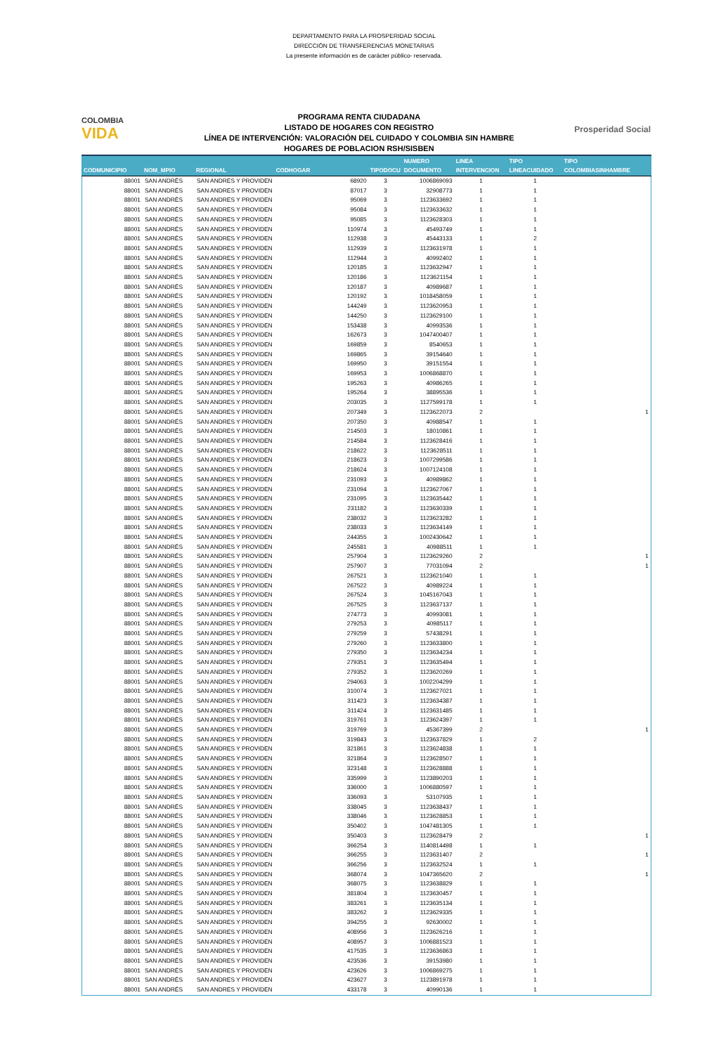DEPARTAMENTO PARA LA PROSPERIDAD SOCIAL
DIRECCIÓN DE TRANSFERENCIAS MONETARIAS
La presente información es de carácter público- reservada.
COLOMBIA
VIDA
PROGRAMA RENTA CIUDADANA
LISTADO DE HOGARES CON REGISTRO
LÍNEA DE INTERVENCIÓN: VALORACIÓN DEL CUIDADO Y COLOMBIA SIN HAMBRE
HOGARES DE POBLACION RSH/SISBEN
Prosperidad Social
| CODMUNICIPIO | NOM_MPIO | REGIONAL | CODHOGAR | TIPODOCU | NUMERO DOCUMENTO | LINEA INTERVENCION | TIPO LINEACUIDADO | TIPO COLOMBIASINHAMBRE |
| --- | --- | --- | --- | --- | --- | --- | --- | --- |
| 88001 | SAN ANDRÉS | SAN ANDRES Y PROVIDEN | 68920 | 3 | 1006869093 | 1 | 1 | |
| 88001 | SAN ANDRÉS | SAN ANDRES Y PROVIDEN | 87017 | 3 | 32908773 | 1 | 1 | |
| 88001 | SAN ANDRÉS | SAN ANDRES Y PROVIDEN | 95069 | 3 | 1123633692 | 1 | 1 | |
| 88001 | SAN ANDRÉS | SAN ANDRES Y PROVIDEN | 95084 | 3 | 1123633632 | 1 | 1 | |
| 88001 | SAN ANDRÉS | SAN ANDRES Y PROVIDEN | 95085 | 3 | 1123628303 | 1 | 1 | |
| 88001 | SAN ANDRÉS | SAN ANDRES Y PROVIDEN | 110974 | 3 | 45493749 | 1 | 1 | |
| 88001 | SAN ANDRÉS | SAN ANDRES Y PROVIDEN | 112938 | 3 | 45443133 | 1 | 2 | |
| 88001 | SAN ANDRÉS | SAN ANDRES Y PROVIDEN | 112939 | 3 | 1123631978 | 1 | 1 | |
| 88001 | SAN ANDRÉS | SAN ANDRES Y PROVIDEN | 112944 | 3 | 40992402 | 1 | 1 | |
| 88001 | SAN ANDRÉS | SAN ANDRES Y PROVIDEN | 120185 | 3 | 1123632947 | 1 | 1 | |
| 88001 | SAN ANDRÉS | SAN ANDRES Y PROVIDEN | 120186 | 3 | 1123621154 | 1 | 1 | |
| 88001 | SAN ANDRÉS | SAN ANDRES Y PROVIDEN | 120187 | 3 | 40989687 | 1 | 1 | |
| 88001 | SAN ANDRÉS | SAN ANDRES Y PROVIDEN | 120192 | 3 | 1018458059 | 1 | 1 | |
| 88001 | SAN ANDRÉS | SAN ANDRES Y PROVIDEN | 144249 | 3 | 1123620953 | 1 | 1 | |
| 88001 | SAN ANDRÉS | SAN ANDRES Y PROVIDEN | 144250 | 3 | 1123629100 | 1 | 1 | |
| 88001 | SAN ANDRÉS | SAN ANDRES Y PROVIDEN | 153438 | 3 | 40993536 | 1 | 1 | |
| 88001 | SAN ANDRÉS | SAN ANDRES Y PROVIDEN | 162673 | 3 | 1047400407 | 1 | 1 | |
| 88001 | SAN ANDRÉS | SAN ANDRES Y PROVIDEN | 169859 | 3 | 8540653 | 1 | 1 | |
| 88001 | SAN ANDRÉS | SAN ANDRES Y PROVIDEN | 169865 | 3 | 39154640 | 1 | 1 | |
| 88001 | SAN ANDRÉS | SAN ANDRES Y PROVIDEN | 169950 | 3 | 39151554 | 1 | 1 | |
| 88001 | SAN ANDRÉS | SAN ANDRES Y PROVIDEN | 169953 | 3 | 1006868870 | 1 | 1 | |
| 88001 | SAN ANDRÉS | SAN ANDRES Y PROVIDEN | 195263 | 3 | 40986265 | 1 | 1 | |
| 88001 | SAN ANDRÉS | SAN ANDRES Y PROVIDEN | 195264 | 3 | 38895536 | 1 | 1 | |
| 88001 | SAN ANDRÉS | SAN ANDRES Y PROVIDEN | 203035 | 3 | 1127599178 | 1 | 1 | |
| 88001 | SAN ANDRÉS | SAN ANDRES Y PROVIDEN | 207349 | 3 | 1123622073 | 2 | | 1 |
| 88001 | SAN ANDRÉS | SAN ANDRES Y PROVIDEN | 207350 | 3 | 40988547 | 1 | 1 | |
| 88001 | SAN ANDRÉS | SAN ANDRES Y PROVIDEN | 214503 | 3 | 18010861 | 1 | 1 | |
| 88001 | SAN ANDRÉS | SAN ANDRES Y PROVIDEN | 214584 | 3 | 1123628416 | 1 | 1 | |
| 88001 | SAN ANDRÉS | SAN ANDRES Y PROVIDEN | 218622 | 3 | 1123628511 | 1 | 1 | |
| 88001 | SAN ANDRÉS | SAN ANDRES Y PROVIDEN | 218623 | 3 | 1007299586 | 1 | 1 | |
| 88001 | SAN ANDRÉS | SAN ANDRES Y PROVIDEN | 218624 | 3 | 1007124108 | 1 | 1 | |
| 88001 | SAN ANDRÉS | SAN ANDRES Y PROVIDEN | 231093 | 3 | 40989862 | 1 | 1 | |
| 88001 | SAN ANDRÉS | SAN ANDRES Y PROVIDEN | 231094 | 3 | 1123627067 | 1 | 1 | |
| 88001 | SAN ANDRÉS | SAN ANDRES Y PROVIDEN | 231095 | 3 | 1123635442 | 1 | 1 | |
| 88001 | SAN ANDRÉS | SAN ANDRES Y PROVIDEN | 231182 | 3 | 1123630339 | 1 | 1 | |
| 88001 | SAN ANDRÉS | SAN ANDRES Y PROVIDEN | 238032 | 3 | 1123623282 | 1 | 1 | |
| 88001 | SAN ANDRÉS | SAN ANDRES Y PROVIDEN | 238033 | 3 | 1123634149 | 1 | 1 | |
| 88001 | SAN ANDRÉS | SAN ANDRES Y PROVIDEN | 244355 | 3 | 1002430642 | 1 | 1 | |
| 88001 | SAN ANDRÉS | SAN ANDRES Y PROVIDEN | 245581 | 3 | 40988511 | 1 | 1 | |
| 88001 | SAN ANDRÉS | SAN ANDRES Y PROVIDEN | 257904 | 3 | 1123629260 | 2 | | 1 |
| 88001 | SAN ANDRÉS | SAN ANDRES Y PROVIDEN | 257907 | 3 | 77031094 | 2 | | 1 |
| 88001 | SAN ANDRÉS | SAN ANDRES Y PROVIDEN | 267521 | 3 | 1123621040 | 1 | 1 | |
| 88001 | SAN ANDRÉS | SAN ANDRES Y PROVIDEN | 267522 | 3 | 40989224 | 1 | 1 | |
| 88001 | SAN ANDRÉS | SAN ANDRES Y PROVIDEN | 267524 | 3 | 1045167043 | 1 | 1 | |
| 88001 | SAN ANDRÉS | SAN ANDRES Y PROVIDEN | 267525 | 3 | 1123637137 | 1 | 1 | |
| 88001 | SAN ANDRÉS | SAN ANDRES Y PROVIDEN | 274773 | 3 | 40993081 | 1 | 1 | |
| 88001 | SAN ANDRÉS | SAN ANDRES Y PROVIDEN | 279253 | 3 | 40985117 | 1 | 1 | |
| 88001 | SAN ANDRÉS | SAN ANDRES Y PROVIDEN | 279259 | 3 | 57438291 | 1 | 1 | |
| 88001 | SAN ANDRÉS | SAN ANDRES Y PROVIDEN | 279260 | 3 | 1123633800 | 1 | 1 | |
| 88001 | SAN ANDRÉS | SAN ANDRES Y PROVIDEN | 279350 | 3 | 1123634234 | 1 | 1 | |
| 88001 | SAN ANDRÉS | SAN ANDRES Y PROVIDEN | 279351 | 3 | 1123635494 | 1 | 1 | |
| 88001 | SAN ANDRÉS | SAN ANDRES Y PROVIDEN | 279352 | 3 | 1123620269 | 1 | 1 | |
| 88001 | SAN ANDRÉS | SAN ANDRES Y PROVIDEN | 294063 | 3 | 1002204299 | 1 | 1 | |
| 88001 | SAN ANDRÉS | SAN ANDRES Y PROVIDEN | 310074 | 3 | 1123627021 | 1 | 1 | |
| 88001 | SAN ANDRÉS | SAN ANDRES Y PROVIDEN | 311423 | 3 | 1123634387 | 1 | 1 | |
| 88001 | SAN ANDRÉS | SAN ANDRES Y PROVIDEN | 311424 | 3 | 1123631485 | 1 | 1 | |
| 88001 | SAN ANDRÉS | SAN ANDRES Y PROVIDEN | 319761 | 3 | 1123624397 | 1 | 1 | |
| 88001 | SAN ANDRÉS | SAN ANDRES Y PROVIDEN | 319769 | 3 | 45367399 | 2 | | 1 |
| 88001 | SAN ANDRÉS | SAN ANDRES Y PROVIDEN | 319843 | 3 | 1123637829 | 1 | 2 | |
| 88001 | SAN ANDRÉS | SAN ANDRES Y PROVIDEN | 321861 | 3 | 1123624838 | 1 | 1 | |
| 88001 | SAN ANDRÉS | SAN ANDRES Y PROVIDEN | 321864 | 3 | 1123628507 | 1 | 1 | |
| 88001 | SAN ANDRÉS | SAN ANDRES Y PROVIDEN | 323148 | 3 | 1123628888 | 1 | 1 | |
| 88001 | SAN ANDRÉS | SAN ANDRES Y PROVIDEN | 335999 | 3 | 1123890203 | 1 | 1 | |
| 88001 | SAN ANDRÉS | SAN ANDRES Y PROVIDEN | 336000 | 3 | 1006880597 | 1 | 1 | |
| 88001 | SAN ANDRÉS | SAN ANDRES Y PROVIDEN | 336093 | 3 | 53107935 | 1 | 1 | |
| 88001 | SAN ANDRÉS | SAN ANDRES Y PROVIDEN | 338045 | 3 | 1123638437 | 1 | 1 | |
| 88001 | SAN ANDRÉS | SAN ANDRES Y PROVIDEN | 338046 | 3 | 1123628853 | 1 | 1 | |
| 88001 | SAN ANDRÉS | SAN ANDRES Y PROVIDEN | 350402 | 3 | 1047481305 | 1 | 1 | |
| 88001 | SAN ANDRÉS | SAN ANDRES Y PROVIDEN | 350403 | 3 | 1123628479 | 2 | | 1 |
| 88001 | SAN ANDRÉS | SAN ANDRES Y PROVIDEN | 366254 | 3 | 1140814498 | 1 | 1 | |
| 88001 | SAN ANDRÉS | SAN ANDRES Y PROVIDEN | 366255 | 3 | 1123631407 | 2 | | 1 |
| 88001 | SAN ANDRÉS | SAN ANDRES Y PROVIDEN | 366256 | 3 | 1123632524 | 1 | 1 | |
| 88001 | SAN ANDRÉS | SAN ANDRES Y PROVIDEN | 368074 | 3 | 1047365620 | 2 | | 1 |
| 88001 | SAN ANDRÉS | SAN ANDRES Y PROVIDEN | 368075 | 3 | 1123638829 | 1 | 1 | |
| 88001 | SAN ANDRÉS | SAN ANDRES Y PROVIDEN | 381804 | 3 | 1123630457 | 1 | 1 | |
| 88001 | SAN ANDRÉS | SAN ANDRES Y PROVIDEN | 383261 | 3 | 1123635134 | 1 | 1 | |
| 88001 | SAN ANDRÉS | SAN ANDRES Y PROVIDEN | 383262 | 3 | 1123629335 | 1 | 1 | |
| 88001 | SAN ANDRÉS | SAN ANDRES Y PROVIDEN | 394255 | 3 | 92630002 | 1 | 1 | |
| 88001 | SAN ANDRÉS | SAN ANDRES Y PROVIDEN | 408956 | 3 | 1123626216 | 1 | 1 | |
| 88001 | SAN ANDRÉS | SAN ANDRES Y PROVIDEN | 408957 | 3 | 1006881523 | 1 | 1 | |
| 88001 | SAN ANDRÉS | SAN ANDRES Y PROVIDEN | 417535 | 3 | 1123636863 | 1 | 1 | |
| 88001 | SAN ANDRÉS | SAN ANDRES Y PROVIDEN | 423536 | 3 | 39153980 | 1 | 1 | |
| 88001 | SAN ANDRÉS | SAN ANDRES Y PROVIDEN | 423626 | 3 | 1006869275 | 1 | 1 | |
| 88001 | SAN ANDRÉS | SAN ANDRES Y PROVIDEN | 423627 | 3 | 1123891978 | 1 | 1 | |
| 88001 | SAN ANDRÉS | SAN ANDRES Y PROVIDEN | 433178 | 3 | 40990136 | 1 | 1 | |